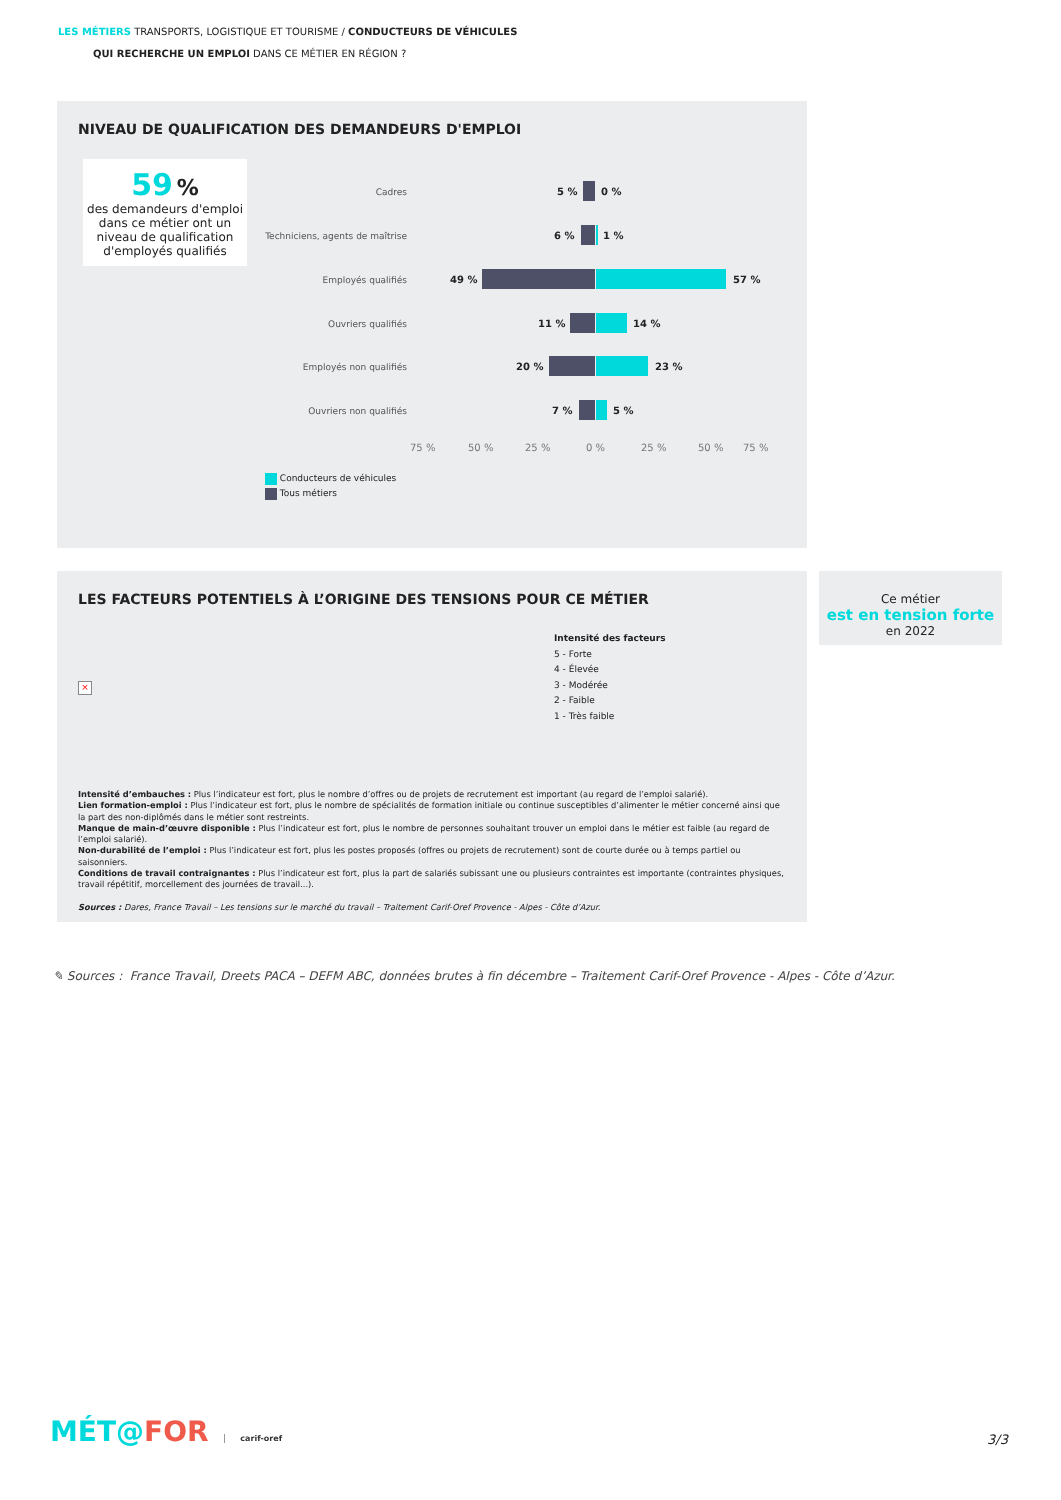LES MÉTIERS TRANSPORTS, LOGISTIQUE ET TOURISME / CONDUCTEURS DE VÉHICULES
QUI RECHERCHE UN EMPLOI DANS CE MÉTIER EN RÉGION ?
NIVEAU DE QUALIFICATION DES DEMANDEURS D'EMPLOI
59 %
des demandeurs d'emploi dans ce métier ont un niveau de qualification d'employés qualifiés
Cadres
Techniciens, agents de maîtrise
Employés qualifiés
Ouvriers qualifiés
Employés non qualifiés
Ouvriers non qualifiés
5 % 0 %
6 % 1 %
49 % 57 %
11 % 14 %
20 % 23 %
7 % 5 %
75 % 50 % 25 % 0 % 25 % 50 % 75 %
Conducteurs de véhicules
Tous métiers
LES FACTEURS POTENTIELS À L’ORIGINE DES TENSIONS POUR CE MÉTIER
×
Intensité des facteurs
5 - Forte
4 - Élevée
3 - Modérée
2 - Faible
1 - Très faible
Intensité d’embauches : Plus l’indicateur est fort, plus le nombre d’offres ou de projets de recrutement est important (au regard de l’emploi salarié).
Lien formation-emploi : Plus l’indicateur est fort, plus le nombre de spécialités de formation initiale ou continue susceptibles d’alimenter le métier concerné ainsi que la part des non-diplômés dans le métier sont restreints.
Manque de main-d’œuvre disponible : Plus l’indicateur est fort, plus le nombre de personnes souhaitant trouver un emploi dans le métier est faible (au regard de l’emploi salarié).
Non-durabilité de l’emploi : Plus l’indicateur est fort, plus les postes proposés (offres ou projets de recrutement) sont de courte durée ou à temps partiel ou saisonniers.
Conditions de travail contraignantes : Plus l’indicateur est fort, plus la part de salariés subissant une ou plusieurs contraintes est importante (contraintes physiques, travail répétitif, morcellement des journées de travail...).
Sources : Dares, France Travail – Les tensions sur le marché du travail – Traitement Carif-Oref Provence - Alpes - Côte d’Azur.
Ce métier
est en tension forte
en 2022
✎ Sources : France Travail, Dreets PACA – DEFM ABC, données brutes à fin décembre – Traitement Carif-Oref Provence - Alpes - Côte d’Azur.
MÉT@FOR carif-oref 3/3